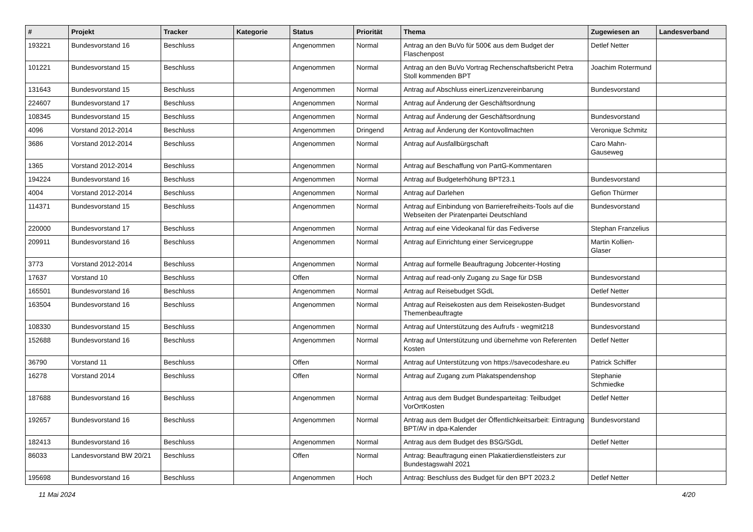| # | Projekt | Tracker | Kategorie | Status | Priorität | Thema | Zugewiesen an | Landesverband |
| --- | --- | --- | --- | --- | --- | --- | --- | --- |
| 193221 | Bundesvorstand 16 | Beschluss | | Angenommen | Normal | Antrag an den BuVo für 500€ aus dem Budget der Flaschenpost | Detlef Netter | |
| 101221 | Bundesvorstand 15 | Beschluss | | Angenommen | Normal | Antrag an den BuVo Vortrag Rechenschaftsbericht Petra Stoll kommenden BPT | Joachim Rotermund | |
| 131643 | Bundesvorstand 15 | Beschluss | | Angenommen | Normal | Antrag auf Abschluss einerLizenzvereinbarung | Bundesvorstand | |
| 224607 | Bundesvorstand 17 | Beschluss | | Angenommen | Normal | Antrag auf Änderung der Geschäftsordnung | | |
| 108345 | Bundesvorstand 15 | Beschluss | | Angenommen | Normal | Antrag auf Änderung der Geschäftsordnung | Bundesvorstand | |
| 4096 | Vorstand 2012-2014 | Beschluss | | Angenommen | Dringend | Antrag auf Änderung der Kontovollmachten | Veronique Schmitz | |
| 3686 | Vorstand 2012-2014 | Beschluss | | Angenommen | Normal | Antrag auf Ausfallbürgschaft | Caro Mahn-Gauseweg | |
| 1365 | Vorstand 2012-2014 | Beschluss | | Angenommen | Normal | Antrag auf Beschaffung von PartG-Kommentaren | | |
| 194224 | Bundesvorstand 16 | Beschluss | | Angenommen | Normal | Antrag auf Budgeterhöhung BPT23.1 | Bundesvorstand | |
| 4004 | Vorstand 2012-2014 | Beschluss | | Angenommen | Normal | Antrag auf Darlehen | Gefion Thürmer | |
| 114371 | Bundesvorstand 15 | Beschluss | | Angenommen | Normal | Antrag auf Einbindung von Barrierefreiheits-Tools auf die Webseiten der Piratenpartei Deutschland | Bundesvorstand | |
| 220000 | Bundesvorstand 17 | Beschluss | | Angenommen | Normal | Antrag auf eine Videokanal für das Fediverse | Stephan Franzelius | |
| 209911 | Bundesvorstand 16 | Beschluss | | Angenommen | Normal | Antrag auf Einrichtung einer Servicegruppe | Martin Kollien-Glaser | |
| 3773 | Vorstand 2012-2014 | Beschluss | | Angenommen | Normal | Antrag auf formelle Beauftragung Jobcenter-Hosting | | |
| 17637 | Vorstand 10 | Beschluss | | Offen | Normal | Antrag auf read-only Zugang zu Sage für DSB | Bundesvorstand | |
| 165501 | Bundesvorstand 16 | Beschluss | | Angenommen | Normal | Antrag auf Reisebudget SGdL | Detlef Netter | |
| 163504 | Bundesvorstand 16 | Beschluss | | Angenommen | Normal | Antrag auf Reisekosten aus dem Reisekosten-Budget Themenbeauftragte | Bundesvorstand | |
| 108330 | Bundesvorstand 15 | Beschluss | | Angenommen | Normal | Antrag auf Unterstützung des Aufrufs - wegmit218 | Bundesvorstand | |
| 152688 | Bundesvorstand 16 | Beschluss | | Angenommen | Normal | Antrag auf Unterstützung und übernehme von Referenten Kosten | Detlef Netter | |
| 36790 | Vorstand 11 | Beschluss | | Offen | Normal | Antrag auf Unterstützung von https://savecodeshare.eu | Patrick Schiffer | |
| 16278 | Vorstand 2014 | Beschluss | | Offen | Normal | Antrag auf Zugang zum Plakatspendenshop | Stephanie Schmiedke | |
| 187688 | Bundesvorstand 16 | Beschluss | | Angenommen | Normal | Antrag aus dem Budget Bundesparteitag: Teilbudget VorOrtKosten | Detlef Netter | |
| 192657 | Bundesvorstand 16 | Beschluss | | Angenommen | Normal | Antrag aus dem Budget der Öffentlichkeitsarbeit: Eintragung BPT/AV in dpa-Kalender | Bundesvorstand | |
| 182413 | Bundesvorstand 16 | Beschluss | | Angenommen | Normal | Antrag aus dem Budget des BSG/SGdL | Detlef Netter | |
| 86033 | Landesvorstand BW 20/21 | Beschluss | | Offen | Normal | Antrag: Beauftragung einen Plakatierdienstleisters zur Bundestagswahl 2021 | | |
| 195698 | Bundesvorstand 16 | Beschluss | | Angenommen | Hoch | Antrag: Beschluss des Budget für den BPT 2023.2 | Detlef Netter | |
11 Mai 2024 4/20